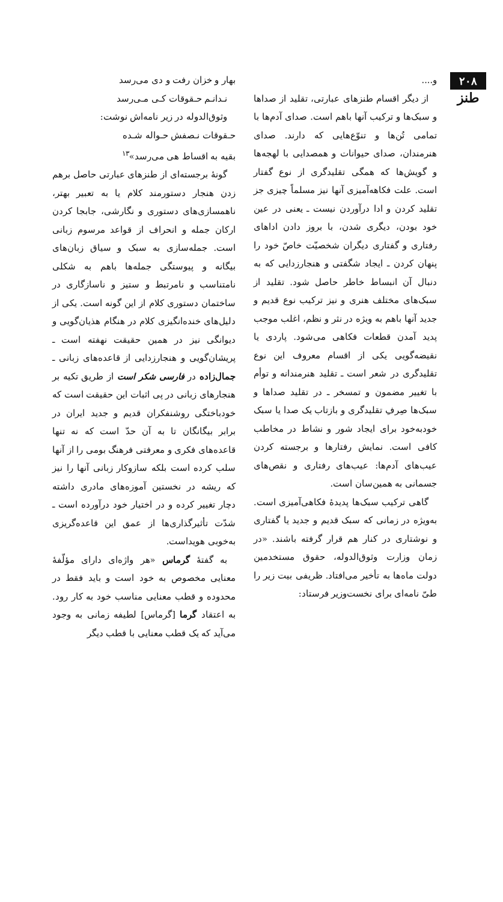۲۰۸
طنز
و....
از دیگر اقسام طنزهای عبارتی، تقلید از صداها و سبک‌ها و ترکیب آنها باهم است. صدای آدم‌ها با تمامی تُن‌ها و تنوّع‌هایی که دارند. صدای هنرمندان، صدای حیوانات و همصدایی با لهجه‌ها و گویش‌ها که همگی تقلیدگری از نوع گفتار است. علت فکاهه‌آمیزی آنها نیز مسلماً چیزی جز تقلید کردن و ادا درآوردن نیست ـ یعنی در عین خود بودن، دیگری شدن، با بروز دادن اداهای رفتاری و گفتاری دیگران شخصیّت خاصّ خود را پنهان کردن ـ ایجاد شگفتی و هنجارزدایی که به دنبال آن انبساط خاطر حاصل شود. تقلید از سبک‌های مختلف هنری و نیز ترکیب نوع قدیم و جدید آنها باهم به ویژه در نثر و نظم، اغلب موجب پدید آمدن قطعات فکاهی می‌شود. پاردی یا نقیضه‌گویی یکی از اقسام معروف این نوع تقلیدگری در شعر است ـ تقلید هنرمندانه و توأم با تغییر مضمون و تمسخر ـ در تقلید صداها و سبک‌ها صِرفِ تقلیدگری و بازتاب یک صدا یا سبک خودبه‌خود برای ایجاد شور و نشاط در مخاطب کافی است. نمایش رفتارها و برجسته کردن عیب‌های آدم‌ها: عیب‌های رفتاری و نقص‌های جسمانی به همین‌سان است.
گاهی ترکیب سبک‌ها پدیدهٔ فکاهی‌آمیزی است. به‌ویژه در زمانی که سبک قدیم و جدید یا گفتاری و نوشتاری در کنار هم قرار گرفته باشند. «در زمان وزارت وثوق‌الدوله، حقوق مستخدمین دولت ماه‌ها به تأخیر می‌افتاد. ظریفی بیت زیر را طیّ نامه‌ای برای نخست‌وزیر فرستاد:
بهار و خزان رفت و دی می‌رسد
نـدانـم حـقوقات کـی مـی‌رسد
وثوق‌الدوله در زیر نامه‌اش نوشت:
حـقوقات نـصفش حـواله شـده
بقیه به اقساط هی می‌رسد»<sup>۱۳</sup>
گونهٔ برجسته‌ای از طنزهای عبارتی حاصل برهم زدن هنجار دستورمند کلام یا به تعبیر بهتر، ناهمسازی‌های دستوری و نگارشی، جابجا کردن ارکان جمله و انحراف از قواعد مرسوم زبانی است. جمله‌سازی به سبک و سیاق زبان‌های بیگانه و پیوستگی جمله‌ها باهم به شکلی نامتناسب و نامرتبط و ستیز و ناسازگاری در ساختمان دستوری کلام از این گونه است. یکی از دلیل‌های خنده‌انگیزی کلام در هنگام هذیان‌گویی و دیوانگی نیز در همین حقیقت نهفته است ـ پریشان‌گویی و هنجارزدایی از قاعده‌های زبانی ـ جمال‌زاده در فارسی شکر است از طریق تکیه بر هنجارهای زبانی در پی اثبات این حقیقت است که خودباختگی روشنفکران قدیم و جدید ایران در برابر بیگانگان تا به آن حدّ است که نه تنها قاعده‌های فکری و معرفتی فرهنگ بومی را از آنها سلب کرده است بلکه سازوکار زبانی آنها را نیز که ریشه در نخستین آموزه‌های مادری داشته دچار تغییر کرده و در اختیار خود درآورده است ـ شدّت تأثیرگذاری‌ها از عمق این قاعده‌گریزی به‌خوبی هویداست.
به گفتهٔ گرماس «هر واژه‌ای دارای مؤلّفهٔ معنایی مخصوص به خود است و باید فقط در محدوده و قطب معنایی مناسب خود به کار رود. به اعتقاد گرما [گرماس] لطیفه زمانی به وجود می‌آید که یک قطب معنایی با قطب دیگر